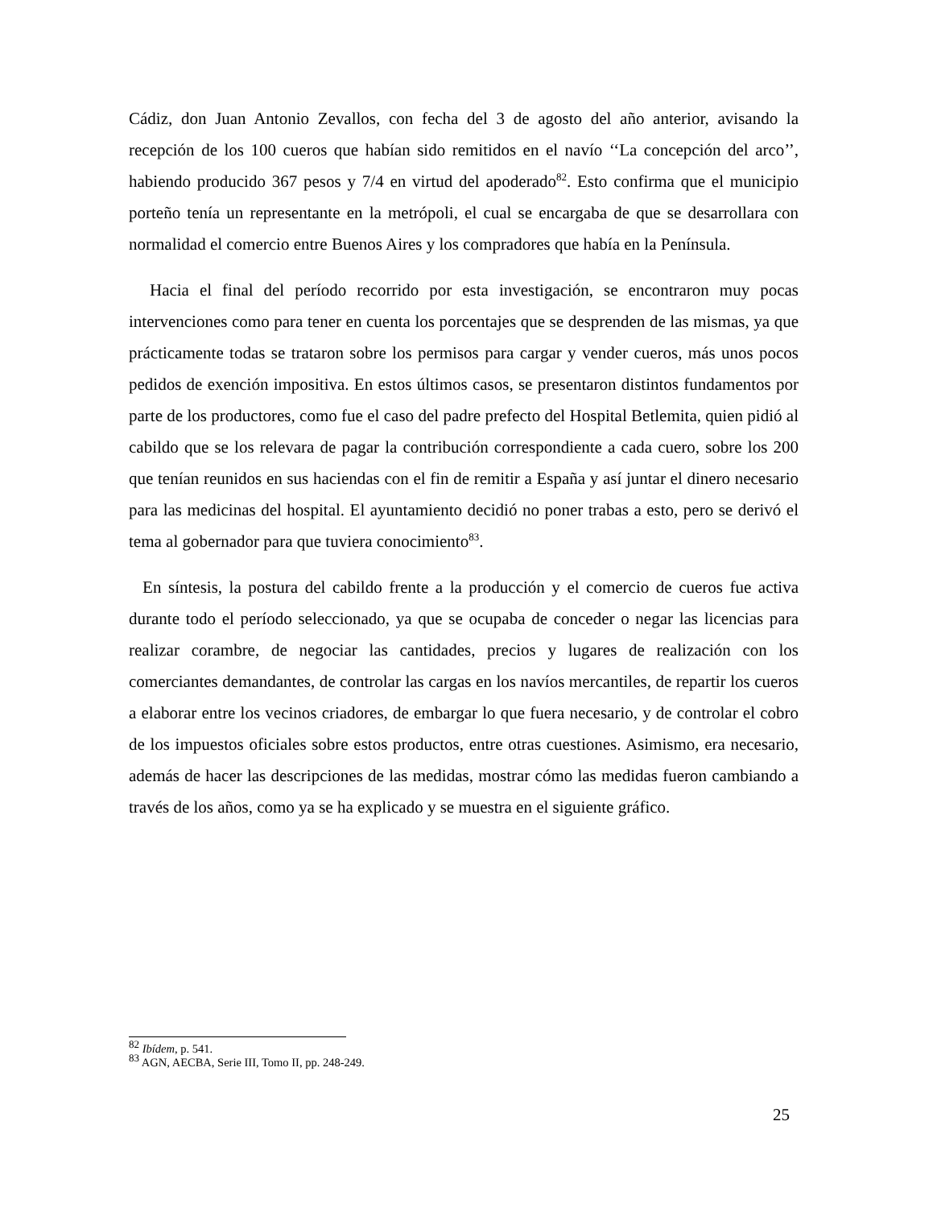Cádiz, don Juan Antonio Zevallos, con fecha del 3 de agosto del año anterior, avisando la recepción de los 100 cueros que habían sido remitidos en el navío ‘‘La concepción del arco’’, habiendo producido 367 pesos y 7/4 en virtud del apoderado<sup>82</sup>. Esto confirma que el municipio porteño tenía un representante en la metrópoli, el cual se encargaba de que se desarrollara con normalidad el comercio entre Buenos Aires y los compradores que había en la Península.
Hacia el final del período recorrido por esta investigación, se encontraron muy pocas intervenciones como para tener en cuenta los porcentajes que se desprenden de las mismas, ya que prácticamente todas se trataron sobre los permisos para cargar y vender cueros, más unos pocos pedidos de exención impositiva. En estos últimos casos, se presentaron distintos fundamentos por parte de los productores, como fue el caso del padre prefecto del Hospital Betlemita, quien pidió al cabildo que se los relevara de pagar la contribución correspondiente a cada cuero, sobre los 200 que tenían reunidos en sus haciendas con el fin de remitir a España y así juntar el dinero necesario para las medicinas del hospital. El ayuntamiento decidió no poner trabas a esto, pero se derivó el tema al gobernador para que tuviera conocimiento<sup>83</sup>.
En síntesis, la postura del cabildo frente a la producción y el comercio de cueros fue activa durante todo el período seleccionado, ya que se ocupaba de conceder o negar las licencias para realizar corambre, de negociar las cantidades, precios y lugares de realización con los comerciantes demandantes, de controlar las cargas en los navíos mercantiles, de repartir los cueros a elaborar entre los vecinos criadores, de embargar lo que fuera necesario, y de controlar el cobro de los impuestos oficiales sobre estos productos, entre otras cuestiones. Asimismo, era necesario, además de hacer las descripciones de las medidas, mostrar cómo las medidas fueron cambiando a través de los años, como ya se ha explicado y se muestra en el siguiente gráfico.
<sup>82</sup> Ibídem, p. 541.
<sup>83</sup> AGN, AECBA, Serie III, Tomo II, pp. 248-249.
25